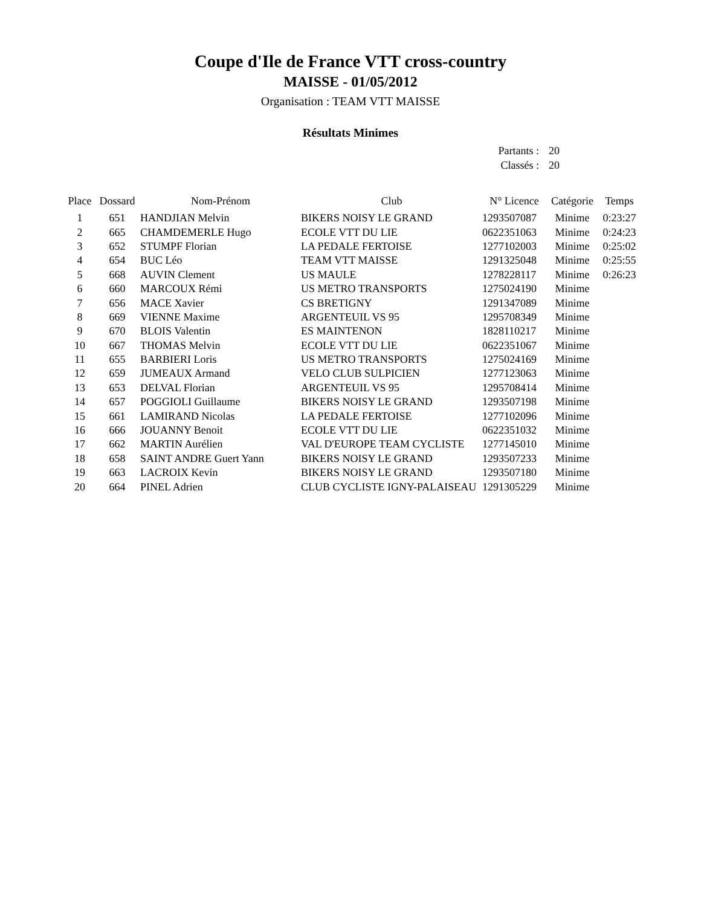Coupe d'Ile de France VTT cross-country
MAISSE - 01/05/2012
Organisation : TEAM VTT MAISSE
Résultats Minimes
Partants : 20
Classés : 20
| Place | Dossard | Nom-Prénom | Club | N° Licence | Catégorie | Temps |
| --- | --- | --- | --- | --- | --- | --- |
| 1 | 651 | HANDJIAN Melvin | BIKERS NOISY LE GRAND | 1293507087 | Minime | 0:23:27 |
| 2 | 665 | CHAMDEMERLE Hugo | ECOLE VTT DU LIE | 0622351063 | Minime | 0:24:23 |
| 3 | 652 | STUMPF Florian | LA PEDALE FERTOISE | 1277102003 | Minime | 0:25:02 |
| 4 | 654 | BUC Léo | TEAM VTT MAISSE | 1291325048 | Minime | 0:25:55 |
| 5 | 668 | AUVIN Clement | US MAULE | 1278228117 | Minime | 0:26:23 |
| 6 | 660 | MARCOUX Rémi | US METRO TRANSPORTS | 1275024190 | Minime | |
| 7 | 656 | MACE Xavier | CS BRETIGNY | 1291347089 | Minime | |
| 8 | 669 | VIENNE Maxime | ARGENTEUIL VS 95 | 1295708349 | Minime | |
| 9 | 670 | BLOIS Valentin | ES MAINTENON | 1828110217 | Minime | |
| 10 | 667 | THOMAS Melvin | ECOLE VTT DU LIE | 0622351067 | Minime | |
| 11 | 655 | BARBIERI Loris | US METRO TRANSPORTS | 1275024169 | Minime | |
| 12 | 659 | JUMEAUX Armand | VELO CLUB SULPICIEN | 1277123063 | Minime | |
| 13 | 653 | DELVAL Florian | ARGENTEUIL VS 95 | 1295708414 | Minime | |
| 14 | 657 | POGGIOLI Guillaume | BIKERS NOISY LE GRAND | 1293507198 | Minime | |
| 15 | 661 | LAMIRAND Nicolas | LA PEDALE FERTOISE | 1277102096 | Minime | |
| 16 | 666 | JOUANNY Benoit | ECOLE VTT DU LIE | 0622351032 | Minime | |
| 17 | 662 | MARTIN Aurélien | VAL D'EUROPE TEAM CYCLISTE | 1277145010 | Minime | |
| 18 | 658 | SAINT ANDRE Guert Yann | BIKERS NOISY LE GRAND | 1293507233 | Minime | |
| 19 | 663 | LACROIX Kevin | BIKERS NOISY LE GRAND | 1293507180 | Minime | |
| 20 | 664 | PINEL Adrien | CLUB CYCLISTE IGNY-PALAISEAU | 1291305229 | Minime | |